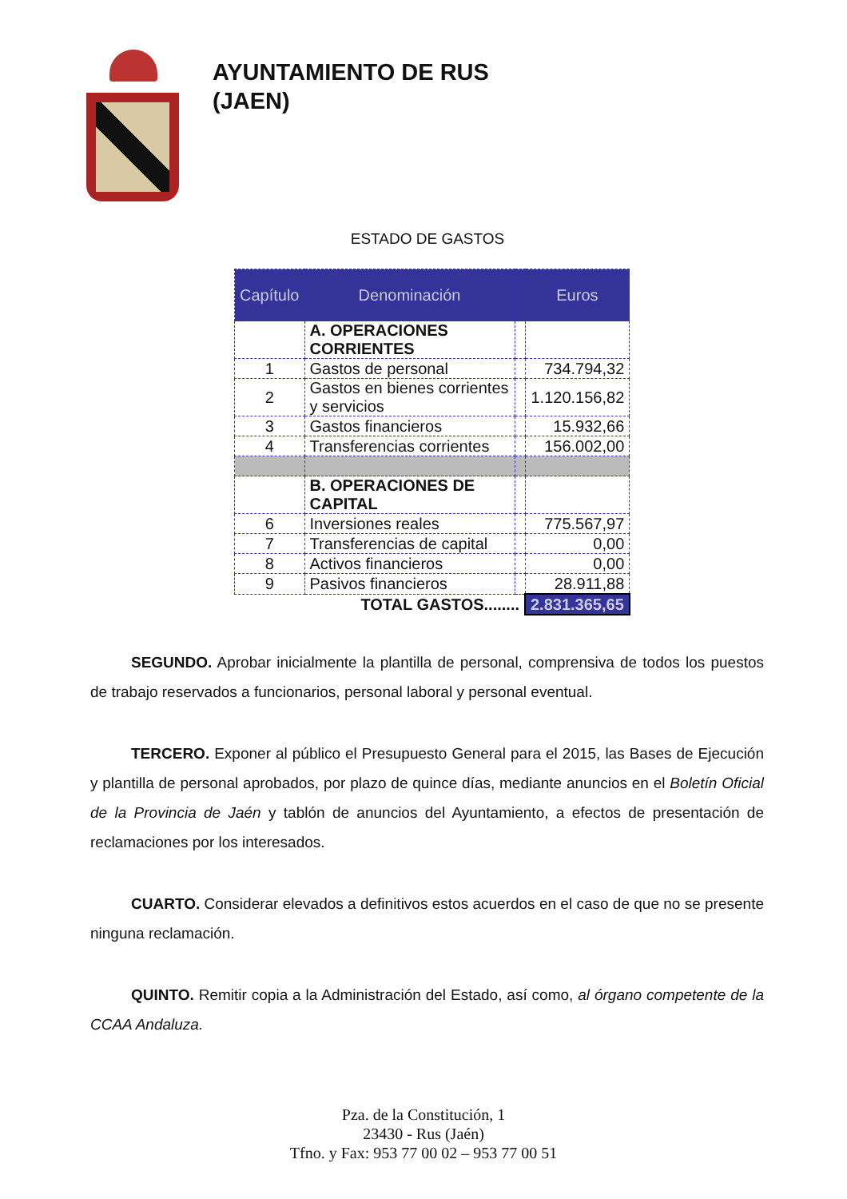AYUNTAMIENTO DE RUS
(JAEN)
ESTADO DE GASTOS
| Capítulo | Denominación | | Euros |
| --- | --- | --- | --- |
| | A. OPERACIONES CORRIENTES | | |
| 1 | Gastos de personal | | 734.794,32 |
| 2 | Gastos en bienes corrientes y servicios | | 1.120.156,82 |
| 3 | Gastos financieros | | 15.932,66 |
| 4 | Transferencias corrientes | | 156.002,00 |
| | B. OPERACIONES DE CAPITAL | | |
| 6 | Inversiones reales | | 775.567,97 |
| 7 | Transferencias de capital | | 0,00 |
| 8 | Activos financieros | | 0,00 |
| 9 | Pasivos financieros | | 28.911,88 |
| | TOTAL GASTOS........ | | 2.831.365,65 |
SEGUNDO. Aprobar inicialmente la plantilla de personal, comprensiva de todos los puestos de trabajo reservados a funcionarios, personal laboral y personal eventual.
TERCERO. Exponer al público el Presupuesto General para el 2015, las Bases de Ejecución y plantilla de personal aprobados, por plazo de quince días, mediante anuncios en el Boletín Oficial de la Provincia de Jaén y tablón de anuncios del Ayuntamiento, a efectos de presentación de reclamaciones por los interesados.
CUARTO. Considerar elevados a definitivos estos acuerdos en el caso de que no se presente ninguna reclamación.
QUINTO. Remitir copia a la Administración del Estado, así como, al órgano competente de la CCAA Andaluza.
Pza. de la Constitución, 1
23430 - Rus (Jaén)
Tfno. y Fax: 953 77 00 02 – 953 77 00 51